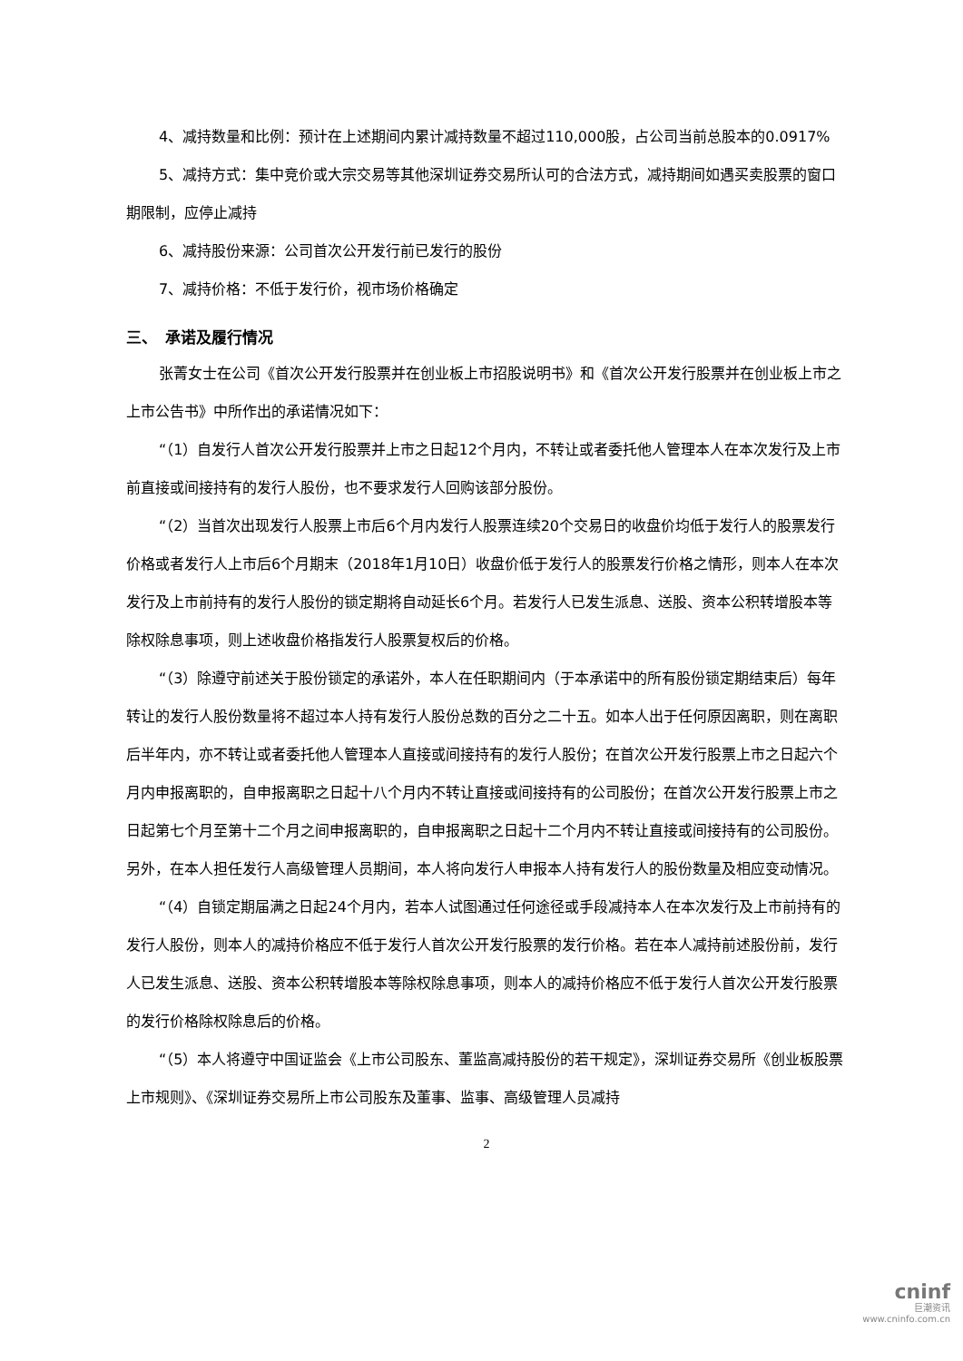4、减持数量和比例：预计在上述期间内累计减持数量不超过110,000股，占公司当前总股本的0.0917%
5、减持方式：集中竞价或大宗交易等其他深圳证券交易所认可的合法方式，减持期间如遇买卖股票的窗口期限制，应停止减持
6、减持股份来源：公司首次公开发行前已发行的股份
7、减持价格：不低于发行价，视市场价格确定
三、　承诺及履行情况
张菁女士在公司《首次公开发行股票并在创业板上市招股说明书》和《首次公开发行股票并在创业板上市之上市公告书》中所作出的承诺情况如下：
“（1）自发行人首次公开发行股票并上市之日起12个月内，不转让或者委托他人管理本人在本次发行及上市前直接或间接持有的发行人股份，也不要求发行人回购该部分股份。
“（2）当首次出现发行人股票上市后6个月内发行人股票连续20个交易日的收盘价均低于发行人的股票发行价格或者发行人上市后6个月期末（2018年1月10日）收盘价低于发行人的股票发行价格之情形，则本人在本次发行及上市前持有的发行人股份的锁定期将自动延长6个月。若发行人已发生派息、送股、资本公积转增股本等除权除息事项，则上述收盘价格指发行人股票复权后的价格。
“（3）除遵守前述关于股份锁定的承诺外，本人在任职期间内（于本承诺中的所有股份锁定期结束后）每年转让的发行人股份数量将不超过本人持有发行人股份总数的百分之二十五。如本人出于任何原因离职，则在离职后半年内，亦不转让或者委托他人管理本人直接或间接持有的发行人股份；在首次公开发行股票上市之日起六个月内申报离职的，自申报离职之日起十八个月内不转让直接或间接持有的公司股份；在首次公开发行股票上市之日起第七个月至第十二个月之间申报离职的，自申报离职之日起十二个月内不转让直接或间接持有的公司股份。另外，在本人担任发行人高级管理人员期间，本人将向发行人申报本人持有发行人的股份数量及相应变动情况。
“（4）自锁定期届满之日起24个月内，若本人试图通过任何途径或手段减持本人在本次发行及上市前持有的发行人股份，则本人的减持价格应不低于发行人首次公开发行股票的发行价格。若在本人减持前述股份前，发行人已发生派息、送股、资本公积转增股本等除权除息事项，则本人的减持价格应不低于发行人首次公开发行股票的发行价格除权除息后的价格。
“（5）本人将遵守中国证监会《上市公司股东、董监高减持股份的若干规定》，深圳证券交易所《创业板股票上市规则》、《深圳证券交易所上市公司股东及董事、监事、高级管理人员减持
2
cninf
巨潮资讯
www.cninfo.com.cn